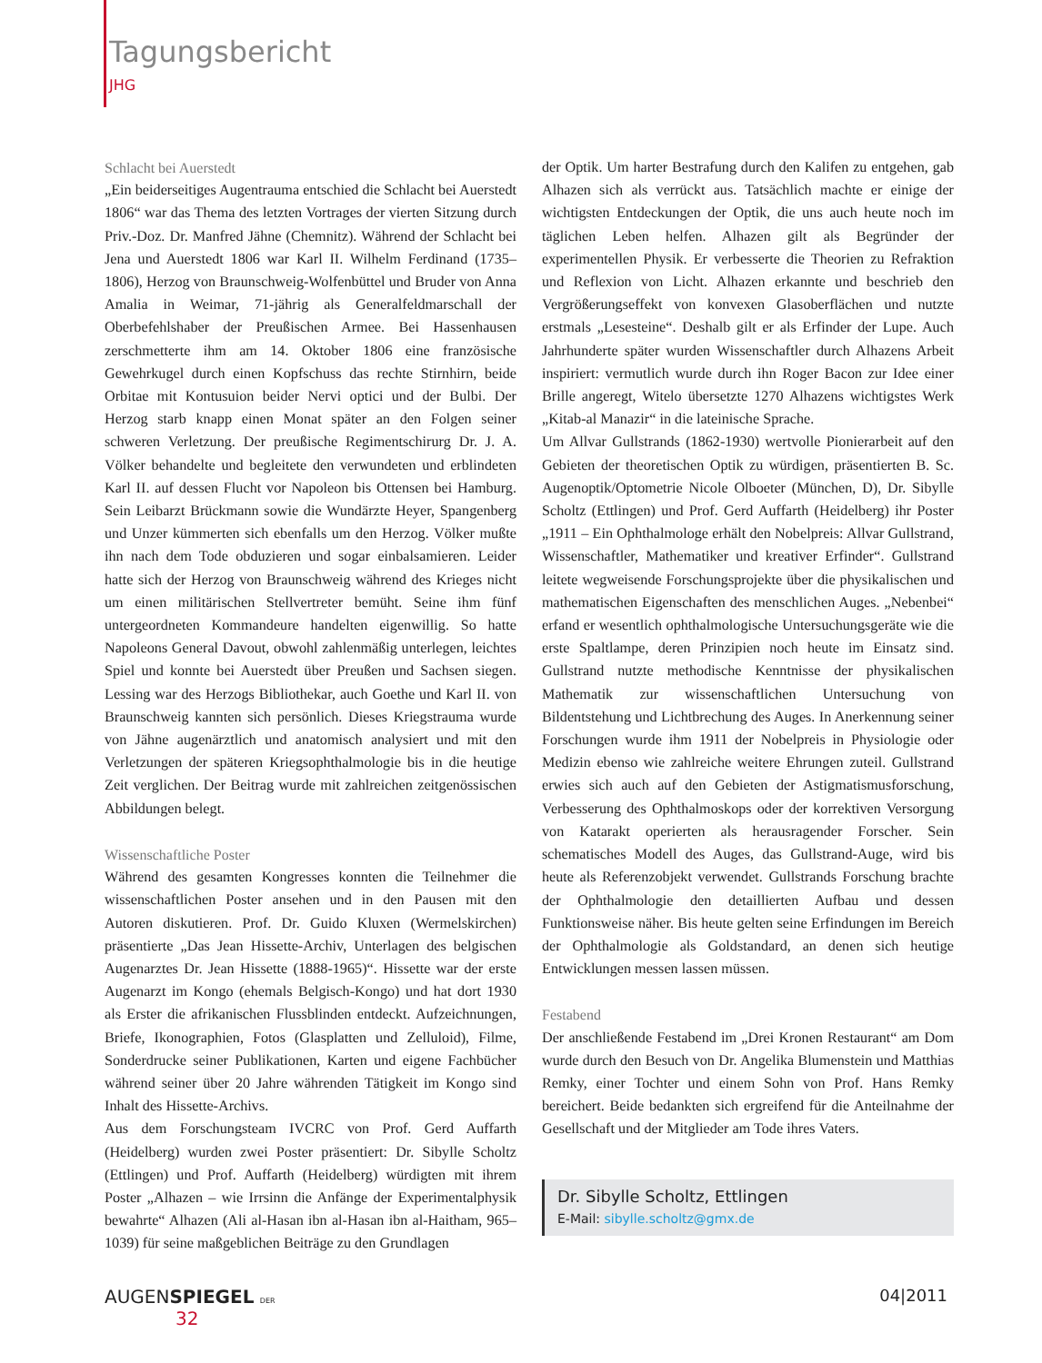Tagungsbericht
JHG
Schlacht bei Auerstedt
„Ein beiderseitiges Augentrauma entschied die Schlacht bei Auerstedt 1806“ war das Thema des letzten Vortrages der vierten Sitzung durch Priv.-Doz. Dr. Manfred Jähne (Chemnitz). Während der Schlacht bei Jena und Auerstedt 1806 war Karl II. Wilhelm Ferdinand (1735–1806), Herzog von Braunschweig-Wolfenbüttel und Bruder von Anna Amalia in Weimar, 71-jährig als Generalfeldmarschall der Oberbefehlshaber der Preußischen Armee. Bei Hassenhausen zerschmetterte ihm am 14. Oktober 1806 eine französische Gewehrkugel durch einen Kopfschuss das rechte Stirnhirn, beide Orbitae mit Kontusuion beider Nervi optici und der Bulbi. Der Herzog starb knapp einen Monat später an den Folgen seiner schweren Verletzung. Der preußische Regimentschirurg Dr. J. A. Völker behandelte und begleitete den verwundeten und erblindeten Karl II. auf dessen Flucht vor Napoleon bis Ottensen bei Hamburg. Sein Leibarzt Brückmann sowie die Wundärzte Heyer, Spangenberg und Unzer kümmerten sich ebenfalls um den Herzog. Völker mußte ihn nach dem Tode obduzieren und sogar einbalsamieren. Leider hatte sich der Herzog von Braunschweig während des Krieges nicht um einen militärischen Stellvertreter bemüht. Seine ihm fünf untergeordneten Kommandeure handelten eigenwillig. So hatte Napoleons General Davout, obwohl zahlenmäßig unterlegen, leichtes Spiel und konnte bei Auerstedt über Preußen und Sachsen siegen. Lessing war des Herzogs Bibliothekar, auch Goethe und Karl II. von Braunschweig kannten sich persönlich. Dieses Kriegstrauma wurde von Jähne augenärztlich und anatomisch analysiert und mit den Verletzungen der späteren Kriegsophthalmologie bis in die heutige Zeit verglichen. Der Beitrag wurde mit zahlreichen zeitgenössischen Abbildungen belegt.
Wissenschaftliche Poster
Während des gesamten Kongresses konnten die Teilnehmer die wissenschaftlichen Poster ansehen und in den Pausen mit den Autoren diskutieren. Prof. Dr. Guido Kluxen (Wermelskirchen) präsentierte „Das Jean Hissette-Archiv, Unterlagen des belgischen Augenarztes Dr. Jean Hissette (1888-1965)“. Hissette war der erste Augenarzt im Kongo (ehemals Belgisch-Kongo) und hat dort 1930 als Erster die afrikanischen Flussblinden entdeckt. Aufzeichnungen, Briefe, Ikonographien, Fotos (Glasplatten und Zelluloid), Filme, Sonderdrucke seiner Publikationen, Karten und eigene Fachbücher während seiner über 20 Jahre währenden Tätigkeit im Kongo sind Inhalt des Hissette-Archivs.
Aus dem Forschungsteam IVCRC von Prof. Gerd Auffarth (Heidelberg) wurden zwei Poster präsentiert: Dr. Sibylle Scholtz (Ettlingen) und Prof. Auffarth (Heidelberg) würdigten mit ihrem Poster „Alhazen – wie Irrsinn die Anfänge der Experimentalphysik bewahrte“ Alhazen (Ali al-Hasan ibn al-Hasan ibn al-Haitham, 965–1039) für seine maßgeblichen Beiträge zu den Grundlagen
der Optik. Um harter Bestrafung durch den Kalifen zu entgehen, gab Alhazen sich als verrückt aus. Tatsächlich machte er einige der wichtigsten Entdeckungen der Optik, die uns auch heute noch im täglichen Leben helfen. Alhazen gilt als Begründer der experimentellen Physik. Er verbesserte die Theorien zu Refraktion und Reflexion von Licht. Alhazen erkannte und beschrieb den Vergrößerungseffekt von konvexen Glasoberflächen und nutzte erstmals „Lesesteine“. Deshalb gilt er als Erfinder der Lupe. Auch Jahrhunderte später wurden Wissenschaftler durch Alhazens Arbeit inspiriert: vermutlich wurde durch ihn Roger Bacon zur Idee einer Brille angeregt, Witelo übersetzte 1270 Alhazens wichtigstes Werk „Kitab-al Manazir“ in die lateinische Sprache.
Um Allvar Gullstrands (1862-1930) wertvolle Pionierarbeit auf den Gebieten der theoretischen Optik zu würdigen, präsentierten B. Sc. Augenoptik/Optometrie Nicole Olboeter (München, D), Dr. Sibylle Scholtz (Ettlingen) und Prof. Gerd Auffarth (Heidelberg) ihr Poster „1911 – Ein Ophthalmologe erhält den Nobelpreis: Allvar Gullstrand, Wissenschaftler, Mathematiker und kreativer Erfinder“. Gullstrand leitete wegweisende Forschungsprojekte über die physikalischen und mathematischen Eigenschaften des menschlichen Auges. „Nebenbei“ erfand er wesentlich ophthalmologische Untersuchungsgeräte wie die erste Spaltlampe, deren Prinzipien noch heute im Einsatz sind. Gullstrand nutzte methodische Kenntnisse der physikalischen Mathematik zur wissenschaftlichen Untersuchung von Bildentstehung und Lichtbrechung des Auges. In Anerkennung seiner Forschungen wurde ihm 1911 der Nobelpreis in Physiologie oder Medizin ebenso wie zahlreiche weitere Ehrungen zuteil. Gullstrand erwies sich auch auf den Gebieten der Astigmatismusforschung, Verbesserung des Ophthalmoskops oder der korrektiven Versorgung von Katarakt operierten als herausragender Forscher. Sein schematisches Modell des Auges, das Gullstrand-Auge, wird bis heute als Referenzobjekt verwendet. Gullstrands Forschung brachte der Ophthalmologie den detaillierten Aufbau und dessen Funktionsweise näher. Bis heute gelten seine Erfindungen im Bereich der Ophthalmologie als Goldstandard, an denen sich heutige Entwicklungen messen lassen müssen.
Festabend
Der anschließende Festabend im „Drei Kronen Restaurant“ am Dom wurde durch den Besuch von Dr. Angelika Blumenstein und Matthias Remky, einer Tochter und einem Sohn von Prof. Hans Remky bereichert. Beide bedankten sich ergreifend für die Anteilnahme der Gesellschaft und der Mitglieder am Tode ihres Vaters.
Dr. Sibylle Scholtz, Ettlingen
E-Mail: sibylle.scholtz@gmx.de
AUGENSPIEGEL DER
32
04|2011